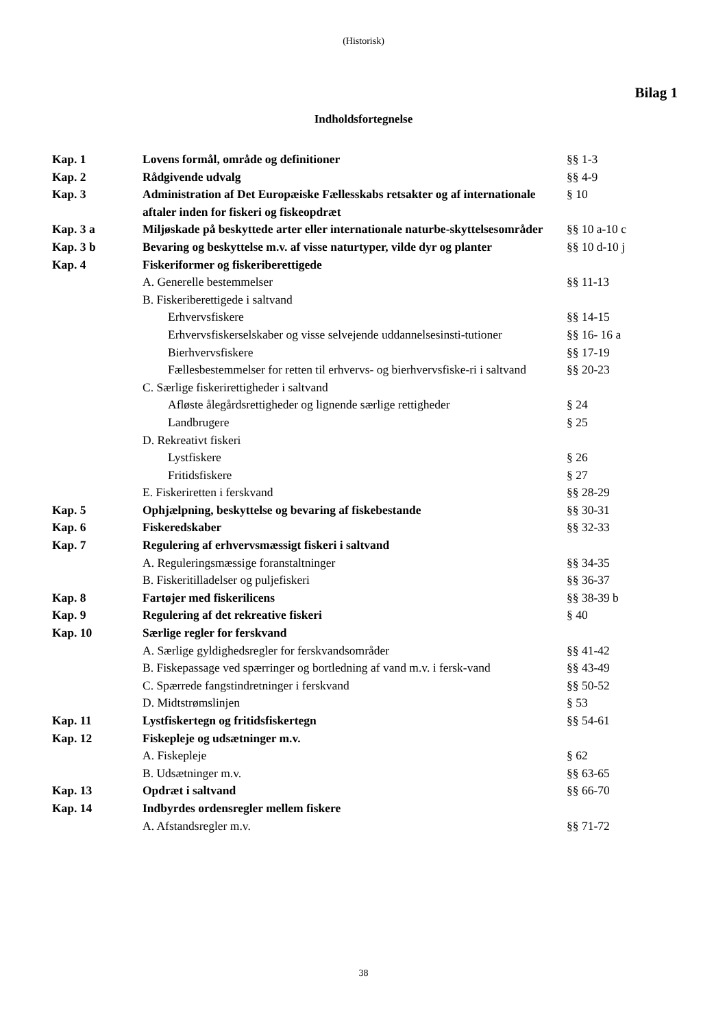(Historisk)
Bilag 1
Indholdsfortegnelse
| Kap. 1 | Lovens formål, område og definitioner | §§ 1-3 |
| Kap. 2 | Rådgivende udvalg | §§ 4-9 |
| Kap. 3 | Administration af Det Europæiske Fællesskabs retsakter og af internationale aftaler inden for fiskeri og fiskeopdræt | § 10 |
| Kap. 3 a | Miljøskade på beskyttede arter eller internationale naturbe-skyttelsesområder | §§ 10 a-10 c |
| Kap. 3 b | Bevaring og beskyttelse m.v. af visse naturtyper, vilde dyr og planter | §§ 10 d-10 j |
| Kap. 4 | Fiskeriformer og fiskeriberettigede | |
| | A. Generelle bestemmelser | §§ 11-13 |
| | B. Fiskeriberettigede i saltvand | |
| | Erhvervsfiskere | §§ 14-15 |
| | Erhvervsfiskerselskaber og visse selvejende uddannelsesinsti-tutioner | §§ 16- 16 a |
| | Bierhvervsfiskere | §§ 17-19 |
| | Fællesbestemmelser for retten til erhvervs- og bierhvervsfiske-ri i saltvand | §§ 20-23 |
| | C. Særlige fiskerirettigheder i saltvand | |
| | Afløste ålegårdsrettigheder og lignende særlige rettigheder | § 24 |
| | Landbrugere | § 25 |
| | D. Rekreativt fiskeri | |
| | Lystfiskere | § 26 |
| | Fritidsfiskere | § 27 |
| | E. Fiskeriretten i ferskvand | §§ 28-29 |
| Kap. 5 | Ophjælpning, beskyttelse og bevaring af fiskebestande | §§ 30-31 |
| Kap. 6 | Fiskeredskaber | §§ 32-33 |
| Kap. 7 | Regulering af erhvervsmæssigt fiskeri i saltvand | |
| | A. Reguleringsmæssige foranstaltninger | §§ 34-35 |
| | B. Fiskeritilladelser og puljefiskeri | §§ 36-37 |
| Kap. 8 | Fartøjer med fiskerilicens | §§ 38-39 b |
| Kap. 9 | Regulering af det rekreative fiskeri | § 40 |
| Kap. 10 | Særlige regler for ferskvand | |
| | A. Særlige gyldighedsregler for ferskvandsområder | §§ 41-42 |
| | B. Fiskepassage ved spærringer og bortledning af vand m.v. i fersk-vand | §§ 43-49 |
| | C. Spærrede fangstindretninger i ferskvand | §§ 50-52 |
| | D. Midtstrømslinjen | § 53 |
| Kap. 11 | Lystfiskertegn og fritidsfiskertegn | §§ 54-61 |
| Kap. 12 | Fiskepleje og udsætninger m.v. | |
| | A. Fiskepleje | § 62 |
| | B. Udsætninger m.v. | §§ 63-65 |
| Kap. 13 | Opdræt i saltvand | §§ 66-70 |
| Kap. 14 | Indbyrdes ordensregler mellem fiskere | |
| | A. Afstandsregler m.v. | §§ 71-72 |
38